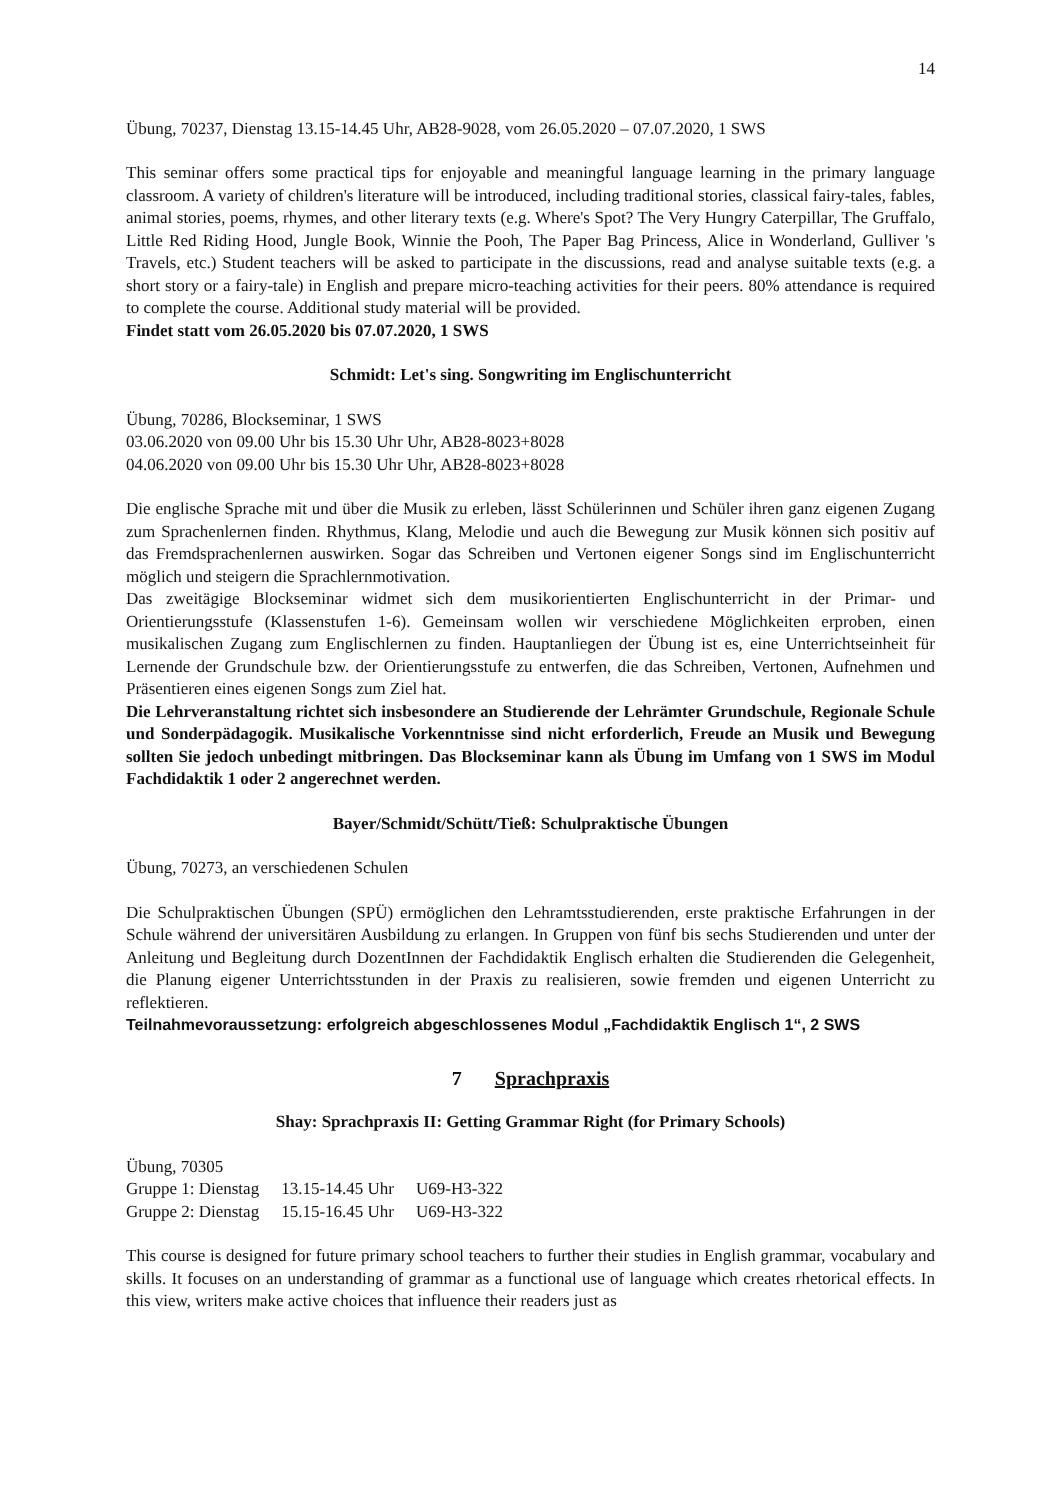14
Übung, 70237, Dienstag 13.15-14.45 Uhr, AB28-9028, vom 26.05.2020 – 07.07.2020, 1 SWS
This seminar offers some practical tips for enjoyable and meaningful language learning in the primary language classroom. A variety of children's literature will be introduced, including traditional stories, classical fairy-tales, fables, animal stories, poems, rhymes, and other literary texts (e.g. Where's Spot? The Very Hungry Caterpillar, The Gruffalo, Little Red Riding Hood, Jungle Book, Winnie the Pooh, The Paper Bag Princess, Alice in Wonderland, Gulliver 's Travels, etc.) Student teachers will be asked to participate in the discussions, read and analyse suitable texts (e.g. a short story or a fairy-tale) in English and prepare micro-teaching activities for their peers. 80% attendance is required to complete the course. Additional study material will be provided.
Findet statt vom 26.05.2020 bis 07.07.2020, 1 SWS
Schmidt: Let's sing. Songwriting im Englischunterricht
Übung, 70286, Blockseminar, 1 SWS
03.06.2020 von 09.00 Uhr bis 15.30 Uhr Uhr, AB28-8023+8028
04.06.2020 von 09.00 Uhr bis 15.30 Uhr Uhr, AB28-8023+8028
Die englische Sprache mit und über die Musik zu erleben, lässt Schülerinnen und Schüler ihren ganz eigenen Zugang zum Sprachenlernen finden. Rhythmus, Klang, Melodie und auch die Bewegung zur Musik können sich positiv auf das Fremdsprachenlernen auswirken. Sogar das Schreiben und Vertonen eigener Songs sind im Englischunterricht möglich und steigern die Sprachlernmotivation.
Das zweitägige Blockseminar widmet sich dem musikorientierten Englischunterricht in der Primar- und Orientierungsstufe (Klassenstufen 1-6). Gemeinsam wollen wir verschiedene Möglichkeiten erproben, einen musikalischen Zugang zum Englischlernen zu finden. Hauptanliegen der Übung ist es, eine Unterrichtseinheit für Lernende der Grundschule bzw. der Orientierungsstufe zu entwerfen, die das Schreiben, Vertonen, Aufnehmen und Präsentieren eines eigenen Songs zum Ziel hat.
Die Lehrveranstaltung richtet sich insbesondere an Studierende der Lehrämter Grundschule, Regionale Schule und Sonderpädagogik. Musikalische Vorkenntnisse sind nicht erforderlich, Freude an Musik und Bewegung sollten Sie jedoch unbedingt mitbringen. Das Blockseminar kann als Übung im Umfang von 1 SWS im Modul Fachdidaktik 1 oder 2 angerechnet werden.
Bayer/Schmidt/Schütt/Tieß: Schulpraktische Übungen
Übung, 70273, an verschiedenen Schulen
Die Schulpraktischen Übungen (SPÜ) ermöglichen den Lehramtsstudierenden, erste praktische Erfahrungen in der Schule während der universitären Ausbildung zu erlangen. In Gruppen von fünf bis sechs Studierenden und unter der Anleitung und Begleitung durch DozentInnen der Fachdidaktik Englisch erhalten die Studierenden die Gelegenheit, die Planung eigener Unterrichtsstunden in der Praxis zu realisieren, sowie fremden und eigenen Unterricht zu reflektieren.
Teilnahmevoraussetzung: erfolgreich abgeschlossenes Modul „Fachdidaktik Englisch 1“, 2 SWS
7 Sprachpraxis
Shay: Sprachpraxis II: Getting Grammar Right (for Primary Schools)
Übung, 70305
| Gruppe 1: Dienstag | 13.15-14.45 Uhr | U69-H3-322 |
| Gruppe 2: Dienstag | 15.15-16.45 Uhr | U69-H3-322 |
This course is designed for future primary school teachers to further their studies in English grammar, vocabulary and skills. It focuses on an understanding of grammar as a functional use of language which creates rhetorical effects. In this view, writers make active choices that influence their readers just as